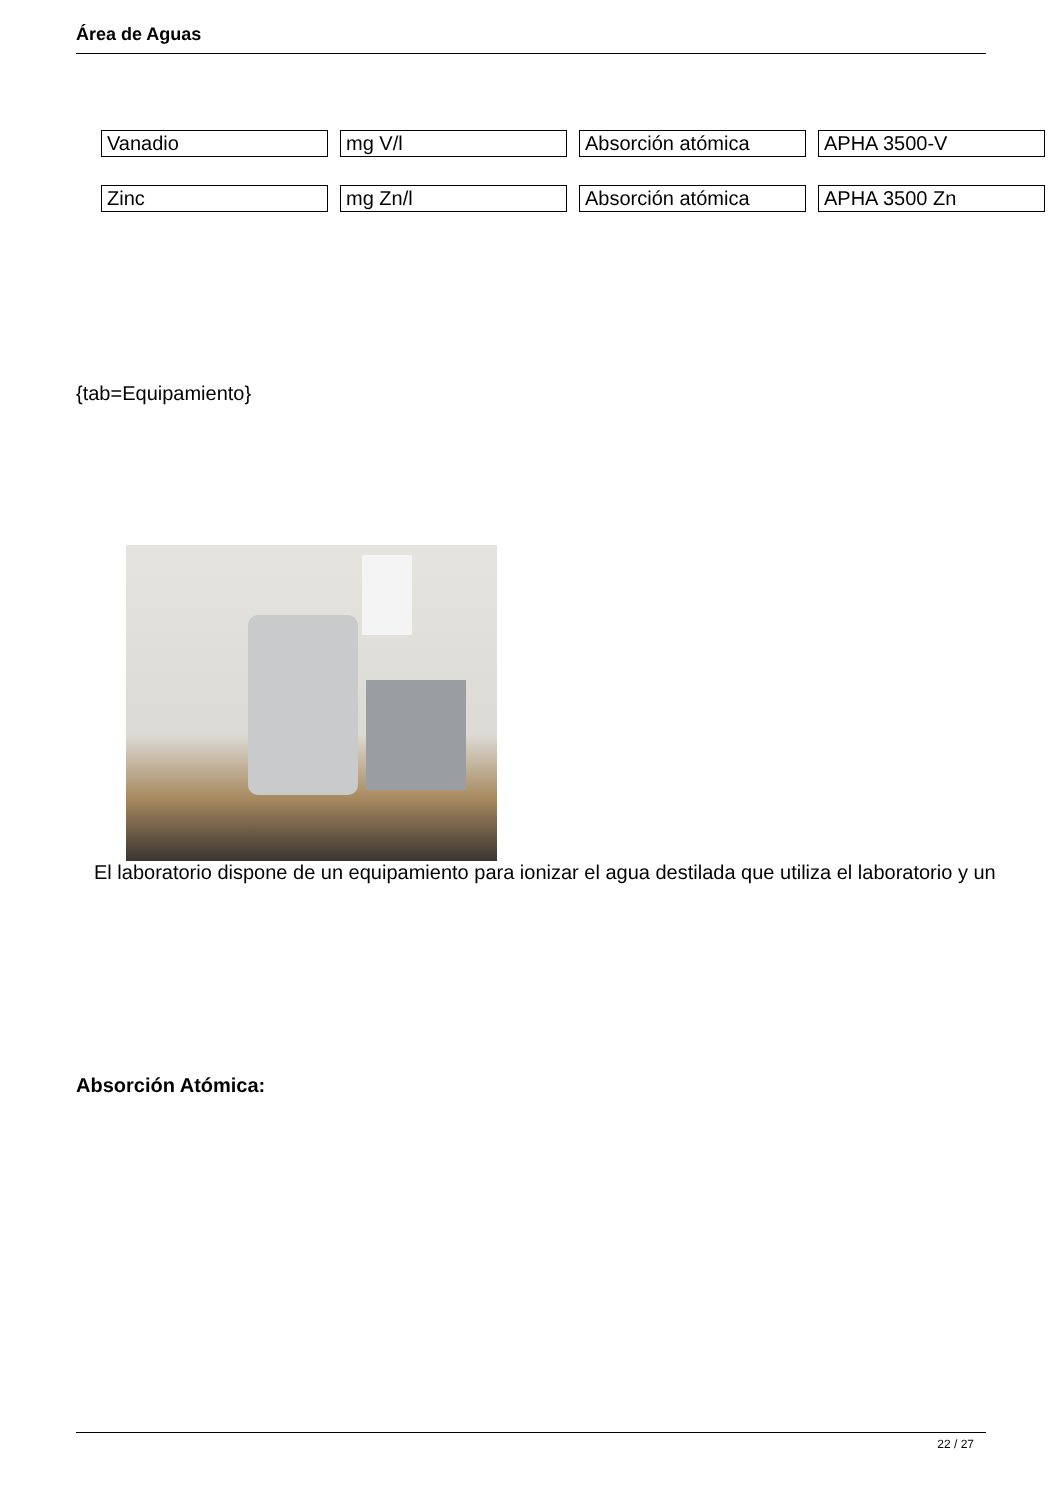Área de Aguas
| Vanadio | mg V/l | Absorción atómica | APHA 3500-V |
| Zinc | mg Zn/l | Absorción atómica | APHA 3500 Zn |
{tab=Equipamiento}
El laboratorio dispone de un equipamiento para ionizar el agua destilada que utiliza el laboratorio y un
Absorción Atómica:
22 / 27